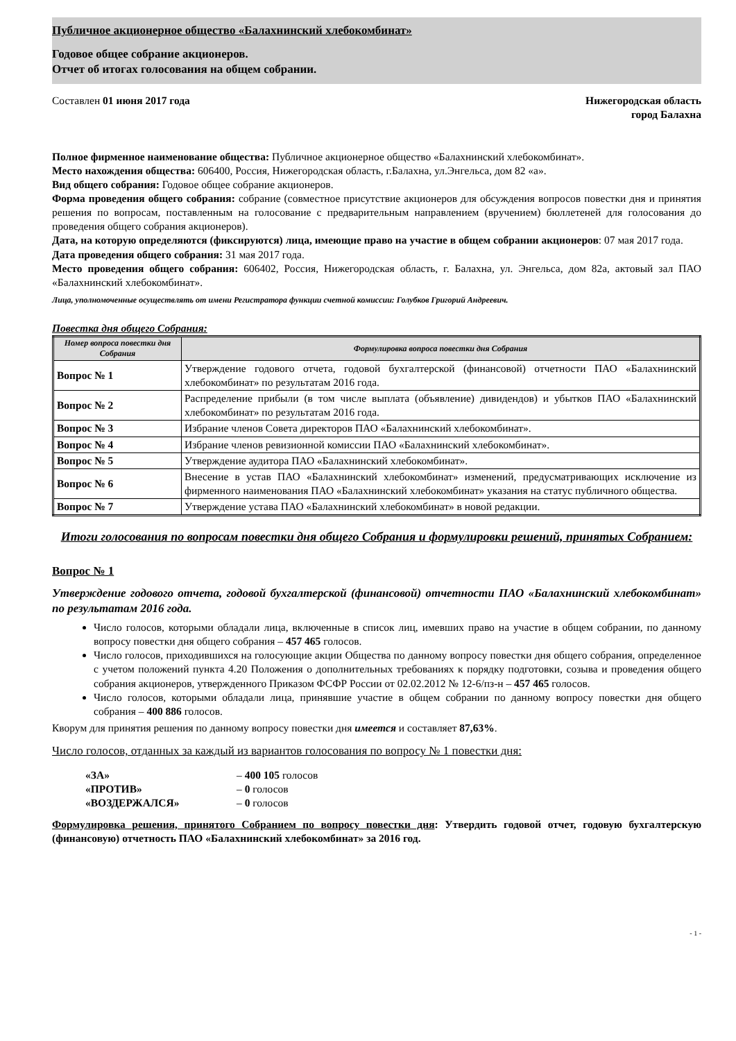Публичное акционерное общество «Балахнинский хлебокомбинат»
Годовое общее собрание акционеров.
Отчет об итогах голосования на общем собрании.
Составлен 01 июня 2017 года Нижегородская область
город Балахна
Полное фирменное наименование общества: Публичное акционерное общество «Балахнинский хлебокомбинат».
Место нахождения общества: 606400, Россия, Нижегородская область, г.Балахна, ул.Энгельса, дом 82 «а».
Вид общего собрания: Годовое общее собрание акционеров.
Форма проведения общего собрания: собрание (совместное присутствие акционеров для обсуждения вопросов повестки дня и принятия решения по вопросам, поставленным на голосование с предварительным направлением (вручением) бюллетеней для голосования до проведения общего собрания акционеров).
Дата, на которую определяются (фиксируются) лица, имеющие право на участие в общем собрании акционеров: 07 мая 2017 года.
Дата проведения общего собрания: 31 мая 2017 года.
Место проведения общего собрания: 606402, Россия, Нижегородская область, г. Балахна, ул. Энгельса, дом 82а, актовый зал ПАО «Балахнинский хлебокомбинат».
Лица, уполномоченные осуществлять от имени Регистратора функции счетной комиссии: Голубков Григорий Андреевич.
Повестка дня общего Собрания:
| Номер вопроса повестки дня Собрания | Формулировка вопроса повестки дня Собрания |
| --- | --- |
| Вопрос № 1 | Утверждение годового отчета, годовой бухгалтерской (финансовой) отчетности ПАО «Балахнинский хлебокомбинат» по результатам 2016 года. |
| Вопрос № 2 | Распределение прибыли (в том числе выплата (объявление) дивидендов) и убытков ПАО «Балахнинский хлебокомбинат» по результатам 2016 года. |
| Вопрос № 3 | Избрание членов Совета директоров ПАО «Балахнинский хлебокомбинат». |
| Вопрос № 4 | Избрание членов ревизионной комиссии ПАО «Балахнинский хлебокомбинат». |
| Вопрос № 5 | Утверждение аудитора ПАО «Балахнинский хлебокомбинат». |
| Вопрос № 6 | Внесение в устав ПАО «Балахнинский хлебокомбинат» изменений, предусматривающих исключение из фирменного наименования ПАО «Балахнинский хлебокомбинат» указания на статус публичного общества. |
| Вопрос № 7 | Утверждение устава ПАО «Балахнинский хлебокомбинат» в новой редакции. |
Итоги голосования по вопросам повестки дня общего Собрания и формулировки решений, принятых Собранием:
Вопрос № 1
Утверждение годового отчета, годовой бухгалтерской (финансовой) отчетности ПАО «Балахнинский хлебокомбинат» по результатам 2016 года.
Число голосов, которыми обладали лица, включенные в список лиц, имевших право на участие в общем собрании, по данному вопросу повестки дня общего собрания – 457 465 голосов.
Число голосов, приходившихся на голосующие акции Общества по данному вопросу повестки дня общего собрания, определенное с учетом положений пункта 4.20 Положения о дополнительных требованиях к порядку подготовки, созыва и проведения общего собрания акционеров, утвержденного Приказом ФСФР России от 02.02.2012 № 12-6/пз-н – 457 465 голосов.
Число голосов, которыми обладали лица, принявшие участие в общем собрании по данному вопросу повестки дня общего собрания – 400 886 голосов.
Кворум для принятия решения по данному вопросу повестки дня имеется и составляет 87,63%.
Число голосов, отданных за каждый из вариантов голосования по вопросу № 1 повестки дня:
«ЗА» – 400 105 голосов
«ПРОТИВ» – 0 голосов
«ВОЗДЕРЖАЛСЯ» – 0 голосов
Формулировка решения, принятого Собранием по вопросу повестки дня: Утвердить годовой отчет, годовую бухгалтерскую (финансовую) отчетность ПАО «Балахнинский хлебокомбинат» за 2016 год.
- 1 -